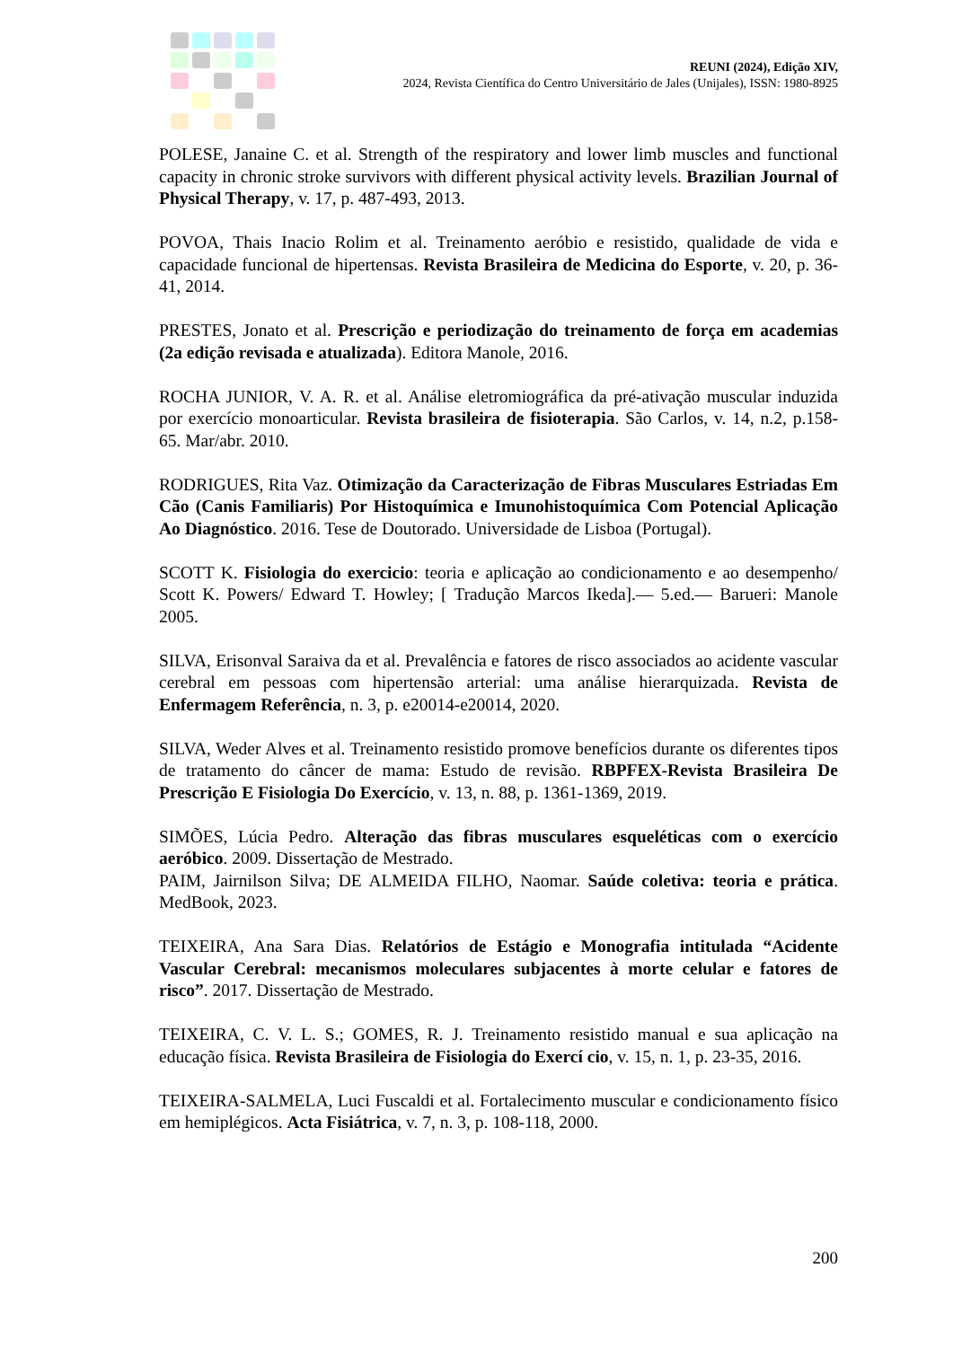REUNI (2024), Edição XIV,
2024, Revista Científica do Centro Universitário de Jales (Unijales), ISSN: 1980-8925
POLESE, Janaine C. et al. Strength of the respiratory and lower limb muscles and functional capacity in chronic stroke survivors with different physical activity levels. Brazilian Journal of Physical Therapy, v. 17, p. 487-493, 2013.
POVOA, Thais Inacio Rolim et al. Treinamento aeróbio e resistido, qualidade de vida e capacidade funcional de hipertensas. Revista Brasileira de Medicina do Esporte, v. 20, p. 36-41, 2014.
PRESTES, Jonato et al. Prescrição e periodização do treinamento de força em academias (2a edição revisada e atualizada). Editora Manole, 2016.
ROCHA JUNIOR, V. A. R. et al. Análise eletromiográfica da pré-ativação muscular induzida por exercício monoarticular. Revista brasileira de fisioterapia. São Carlos, v. 14, n.2, p.158-65. Mar/abr. 2010.
RODRIGUES, Rita Vaz. Otimização da Caracterização de Fibras Musculares Estriadas Em Cão (Canis Familiaris) Por Histoquímica e Imunohistoquímica Com Potencial Aplicação Ao Diagnóstico. 2016. Tese de Doutorado. Universidade de Lisboa (Portugal).
SCOTT K. Fisiologia do exercicio: teoria e aplicação ao condicionamento e ao desempenho/ Scott K. Powers/ Edward T. Howley; [ Tradução Marcos Ikeda].— 5.ed.— Barueri: Manole 2005.
SILVA, Erisonval Saraiva da et al. Prevalência e fatores de risco associados ao acidente vascular cerebral em pessoas com hipertensão arterial: uma análise hierarquizada. Revista de Enfermagem Referência, n. 3, p. e20014-e20014, 2020.
SILVA, Weder Alves et al. Treinamento resistido promove benefícios durante os diferentes tipos de tratamento do câncer de mama: Estudo de revisão. RBPFEX-Revista Brasileira De Prescrição E Fisiologia Do Exercício, v. 13, n. 88, p. 1361-1369, 2019.
SIMÕES, Lúcia Pedro. Alteração das fibras musculares esqueléticas com o exercício aeróbico. 2009. Dissertação de Mestrado.
PAIM, Jairnilson Silva; DE ALMEIDA FILHO, Naomar. Saúde coletiva: teoria e prática. MedBook, 2023.
TEIXEIRA, Ana Sara Dias. Relatórios de Estágio e Monografia intitulada “Acidente Vascular Cerebral: mecanismos moleculares subjacentes à morte celular e fatores de risco”. 2017. Dissertação de Mestrado.
TEIXEIRA, C. V. L. S.; GOMES, R. J. Treinamento resistido manual e sua aplicação na educação física. Revista Brasileira de Fisiologia do Exercí cio, v. 15, n. 1, p. 23-35, 2016.
TEIXEIRA-SALMELA, Luci Fuscaldi et al. Fortalecimento muscular e condicionamento físico em hemiplégicos. Acta Fisiátrica, v. 7, n. 3, p. 108-118, 2000.
200